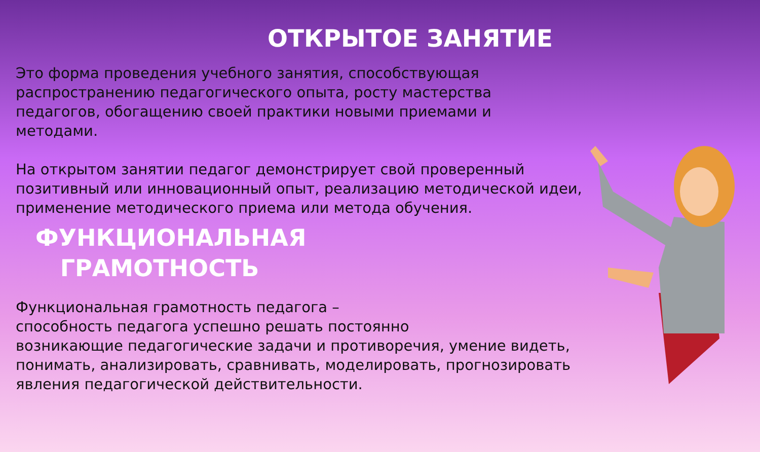ОТКРЫТОЕ ЗАНЯТИЕ
Это форма проведения учебного занятия, способствующая
распространению педагогического опыта, росту мастерства
педагогов, обогащению своей практики новыми приемами и
методами.
На открытом занятии педагог демонстрирует свой проверенный
позитивный или инновационный опыт, реализацию методической идеи,
применение методического приема или метода обучения.
ФУНКЦИОНАЛЬНАЯ ГРАМОТНОСТЬ
Функциональная грамотность педагога –
способность педагога успешно решать постоянно
возникающие педагогические задачи и противоречия, умение видеть,
понимать, анализировать, сравнивать, моделировать, прогнозировать
явления педагогической действительности.